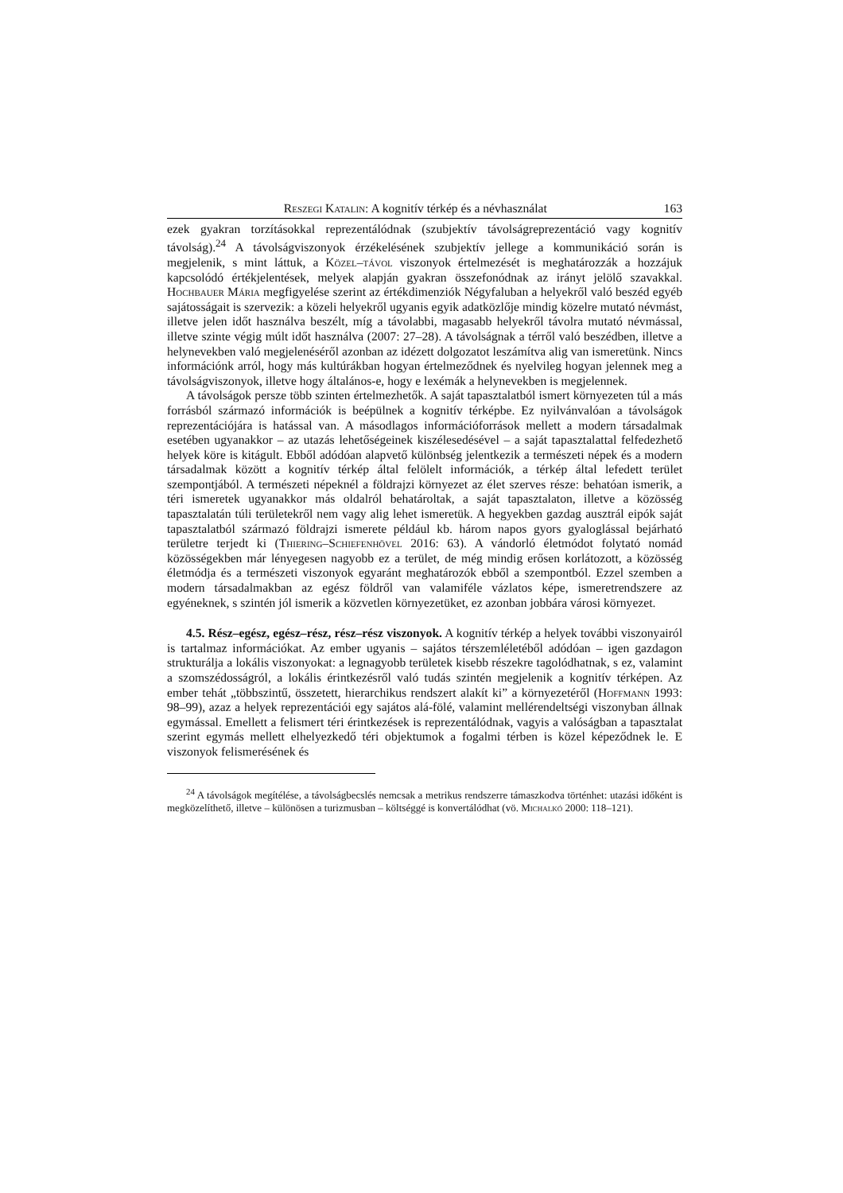Reszegi Katalin: A kognitív térkép és a névhasználat 163
ezek gyakran torzításokkal reprezentálódnak (szubjektív távolságreprezentáció vagy kognitív távolság).<sup>24</sup> A távolságviszonyok érzékelésének szubjektív jellege a kommunikáció során is megjelenik, s mint láttuk, a Közel–távol viszonyok értelmezését is meghatározzák a hozzájuk kapcsolódó értékjelentések, melyek alapján gyakran összefonódnak az irányt jelölő szavakkal. Hochbauer Mária megfigyelése szerint az értékdimenziók Négyfaluban a helyekről való beszéd egyéb sajátosságait is szervezik: a közeli helyekről ugyanis egyik adatközlője mindig közelre mutató névmást, illetve jelen időt használva beszélt, míg a távolabbi, magasabb helyekről távolra mutató névmással, illetve szinte végig múlt időt használva (2007: 27–28). A távolságnak a térről való beszédben, illetve a helynevekben való megjelenéséről azonban az idézett dolgozatot leszámítva alig van ismeretünk. Nincs információnk arról, hogy más kultúrákban hogyan értelmeződnek és nyelvileg hogyan jelennek meg a távolságviszonyok, illetve hogy általános-e, hogy e lexémák a helynevekben is megjelennek.
A távolságok persze több szinten értelmezhetők. A saját tapasztalatból ismert környezeten túl a más forrásból származó információk is beépülnek a kognitív térképbe. Ez nyilvánvalóan a távolságok reprezentációjára is hatással van. A másodlagos információforrások mellett a modern társadalmak esetében ugyanakkor – az utazás lehetőségeinek kiszélesedésével – a saját tapasztalattal felfedezhető helyek köre is kitágult. Ebből adódóan alapvető különbség jelentkezik a természeti népek és a modern társadalmak között a kognitív térkép által felölelt információk, a térkép által lefedett terület szempontjából. A természeti népeknél a földrajzi környezet az élet szerves része: behatóan ismerik, a téri ismeretek ugyanakkor más oldalról behatároltak, a saját tapasztalaton, illetve a közösség tapasztalatán túli területekről nem vagy alig lehet ismeretük. A hegyekben gazdag ausztrál eipók saját tapasztalatból származó földrajzi ismerete például kb. három napos gyors gyaloglással bejárható területre terjedt ki (Thiering–Schiefenhövel 2016: 63). A vándorló életmódot folytató nomád közösségekben már lényegesen nagyobb ez a terület, de még mindig erősen korlátozott, a közösség életmódja és a természeti viszonyok egyaránt meghatározók ebből a szempontból. Ezzel szemben a modern társadalmakban az egész földről van valamiféle vázlatos képe, ismeretrendszere az egyéneknek, s szintén jól ismerik a közvetlen környezetüket, ez azonban jobbára városi környezet.
4.5. Rész–egész, egész–rész, rész–rész viszonyok. A kognitív térkép a helyek további viszonyairól is tartalmaz információkat. Az ember ugyanis – sajátos térszemléletéből adódóan – igen gazdagon strukturálja a lokális viszonyokat: a legnagyobb területek kisebb részekre tagolódhatnak, s ez, valamint a szomszédosságról, a lokális érintkezésről való tudás szintén megjelenik a kognitív térképen. Az ember tehát „többszintű, összetett, hierarchikus rendszert alakít ki” a környezetéről (Hoffmann 1993: 98–99), azaz a helyek reprezentációi egy sajátos alá-fölé, valamint mellérendeltségi viszonyban állnak egymással. Emellett a felismert téri érintkezések is reprezentálódnak, vagyis a valóságban a tapasztalat szerint egymás mellett elhelyezkedő téri objektumok a fogalmi térben is közel képeződnek le. E viszonyok felismerésének és
<sup>24</sup> A távolságok megítélése, a távolságbecslés nemcsak a metrikus rendszerre támaszkodva történhet: utazási időként is megközelíthető, illetve – különösen a turizmusban – költséggé is konvertálódhat (vö. Michalkó 2000: 118–121).